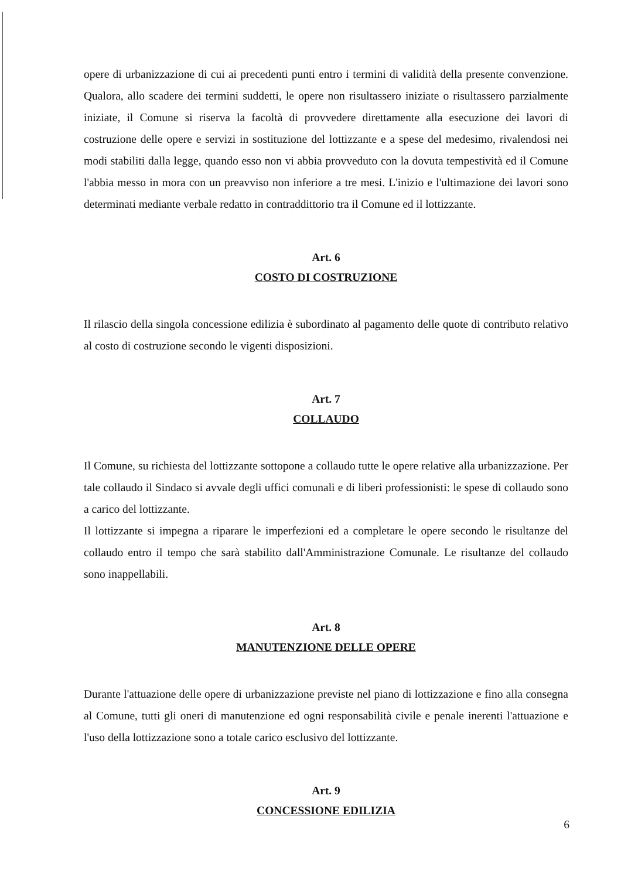opere di urbanizzazione di cui ai precedenti punti entro i termini di validità della presente convenzione. Qualora, allo scadere dei termini suddetti, le opere non risultassero iniziate o risultassero parzialmente iniziate, il Comune si riserva la facoltà di provvedere direttamente alla esecuzione dei lavori di costruzione delle opere e servizi in sostituzione del lottizzante e a spese del medesimo, rivalendosi nei modi stabiliti dalla legge, quando esso non vi abbia provveduto con la dovuta tempestività ed il Comune l'abbia messo in mora con un preavviso non inferiore a tre mesi. L'inizio e l'ultimazione dei lavori sono determinati mediante verbale redatto in contraddittorio tra il Comune ed il lottizzante.
Art. 6
COSTO DI COSTRUZIONE
Il rilascio della singola concessione edilizia è subordinato al pagamento delle quote di contributo relativo al costo di costruzione secondo le vigenti disposizioni.
Art. 7
COLLAUDO
Il Comune, su richiesta del lottizzante sottopone a collaudo tutte le opere relative alla urbanizzazione. Per tale collaudo il Sindaco si avvale degli uffici comunali e di liberi professionisti: le spese di collaudo sono a carico del lottizzante.
Il lottizzante si impegna a riparare le imperfezioni ed a completare le opere secondo le risultanze del collaudo entro il tempo che sarà stabilito dall'Amministrazione Comunale. Le risultanze del collaudo sono inappellabili.
Art. 8
MANUTENZIONE DELLE OPERE
Durante l'attuazione delle opere di urbanizzazione previste nel piano di lottizzazione e fino alla consegna al Comune, tutti gli oneri di manutenzione ed ogni responsabilità civile e penale inerenti l'attuazione e l'uso della lottizzazione sono a totale carico esclusivo del lottizzante.
Art. 9
CONCESSIONE EDILIZIA
6